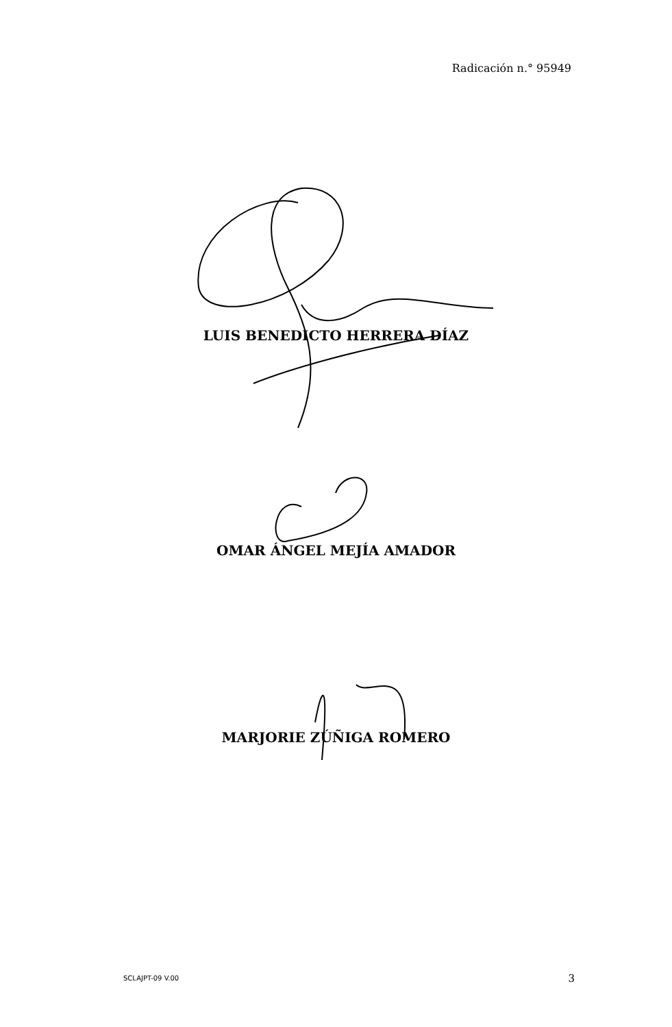Radicación n.° 95949
LUIS BENEDICTO HERRERA DÍAZ
OMAR ÁNGEL MEJÍA AMADOR
MARJORIE ZÚÑIGA ROMERO
SCLAJPT-09 V.00 3